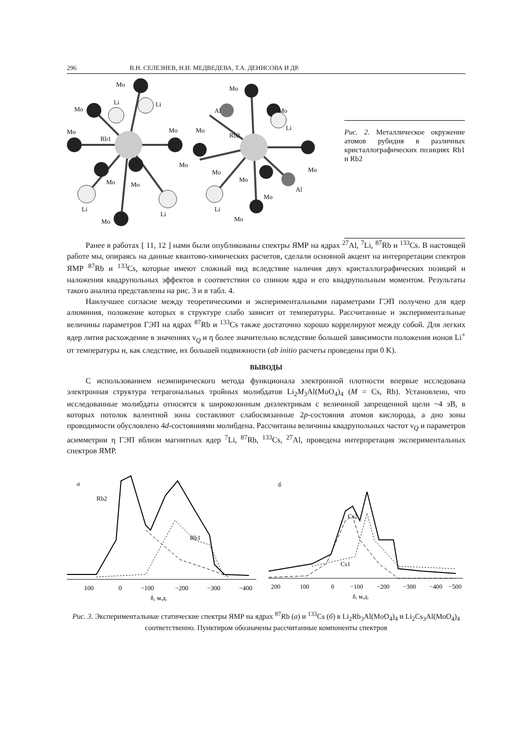296 В.Н. СЕЛЕЗНЕВ, Н.И. МЕДВЕДЕВА, Т.А. ДЕНИСОВА И ДР.
Mo
Mo
Li
Li
Mo
Rb1
Mo
Mo
Mo
Mo
Li
Li
Mo
Mo
Al
Mo
Li
Mo
Rb2
Mo
Mo
Mo
Al
Mo
Li
Mo
Рис. 2. Металлическое окружение атомов рубидия в различных кристаллографических позициях Rb1 и Rb2
Ранее в работах [ 11, 12 ] нами были опубликованы спектры ЯМР на ядрах <sup>27</sup>Al, <sup>7</sup>Li, <sup>87</sup>Rb и <sup>133</sup>Cs. В настоящей работе мы, опираясь на данные квантово-химических расчетов, сделали основной акцент на интерпретации спектров ЯМР <sup>87</sup>Rb и <sup>133</sup>Cs, которые имеют сложный вид вследствие наличия двух кристаллографических позиций и наложения квадрупольных эффектов в соответствии со спином ядра и его квадрупольным моментом. Результаты такого анализа представлены на рис. 3 и в табл. 4.
Наилучшее согласие между теоретическими и экспериментальными параметрами ГЭП получено для ядер алюминия, положение которых в структуре слабо зависит от температуры. Рассчитанные и экспериментальные величины параметров ГЭП на ядрах <sup>87</sup>Rb и <sup>133</sup>Cs также достаточно хорошо коррелируют между собой. Для легких ядер лития расхождение в значениях ν<sub>Q</sub> и η более значительно вследствие большей зависимости положения ионов Li<sup>+</sup> от температуры и, как следствие, их большей подвижности (ab initio расчеты проведены при 0 K).
ВЫВОДЫ
С использованием неэмпирического метода функционала электронной плотности впервые исследована электронная структура тетрагональных тройных молибдатов Li<sub>2</sub>M<sub>3</sub>Al(MoO<sub>4</sub>)<sub>4</sub> (M = Cs, Rb). Установлено, что исследованные молибдаты относятся к широкозонным диэлектрикам с величиной запрещенной щели ~4 эВ, в которых потолок валентной зоны составляют слабосвязанные 2p-состояния атомов кислорода, а дно зоны проводимости обусловлено 4d-состояниями молибдена. Рассчитаны величины квадрупольных частот ν<sub>Q</sub> и параметров асимметрии η ГЭП вблизи магнитных ядер <sup>7</sup>Li, <sup>87</sup>Rb, <sup>133</sup>Cs, <sup>27</sup>Al, проведена интерпретация экспериментальных спектров ЯМР.
а
Rb2
Rb1
100
0
−100
−200
−300
−400
δ, м.д.
б
Cs2
Cs1
200
100
0
−100
−200
−300
−400
−500
δ, м.д.
Рис. 3. Экспериментальные статические спектры ЯМР на ядрах <sup>87</sup>Rb (а) и <sup>133</sup>Cs (б) в Li<sub>2</sub>Rb<sub>3</sub>Al(MoO<sub>4</sub>)<sub>4</sub> и Li<sub>2</sub>Cs<sub>3</sub>Al(MoO<sub>4</sub>)<sub>4</sub> соответственно. Пунктиром обозначены рассчитанные компоненты спектров